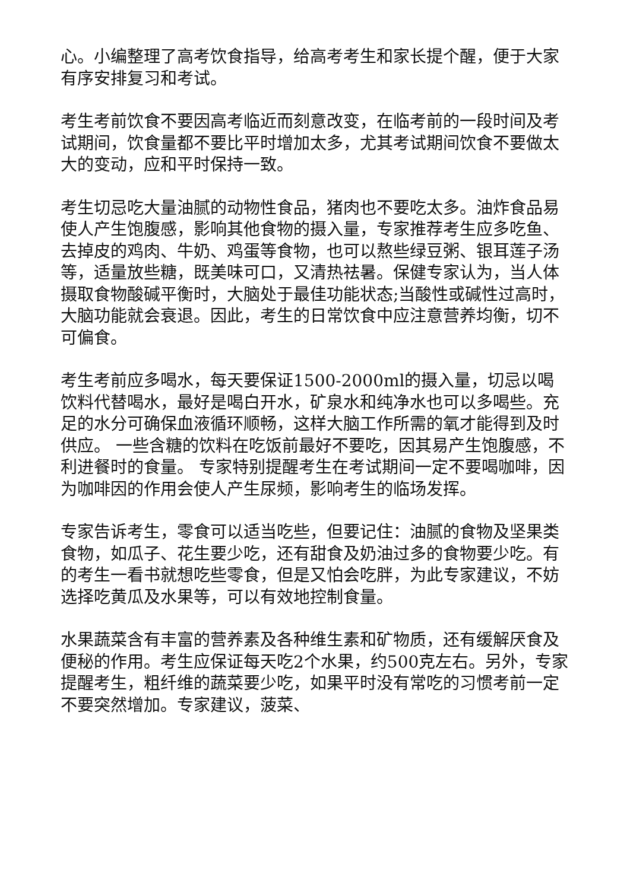心。小编整理了高考饮食指导，给高考考生和家长提个醒，便于大家有序安排复习和考试。
考生考前饮食不要因高考临近而刻意改变，在临考前的一段时间及考试期间，饮食量都不要比平时增加太多，尤其考试期间饮食不要做太大的变动，应和平时保持一致。
考生切忌吃大量油腻的动物性食品，猪肉也不要吃太多。油炸食品易使人产生饱腹感，影响其他食物的摄入量，专家推荐考生应多吃鱼、去掉皮的鸡肉、牛奶、鸡蛋等食物，也可以熬些绿豆粥、银耳莲子汤等，适量放些糖，既美味可口，又清热祛暑。保健专家认为，当人体摄取食物酸碱平衡时，大脑处于最佳功能状态;当酸性或碱性过高时，大脑功能就会衰退。因此，考生的日常饮食中应注意营养均衡，切不可偏食。
考生考前应多喝水，每天要保证1500-2000ml的摄入量，切忌以喝饮料代替喝水，最好是喝白开水，矿泉水和纯净水也可以多喝些。充足的水分可确保血液循环顺畅，这样大脑工作所需的氧才能得到及时供应。 一些含糖的饮料在吃饭前最好不要吃，因其易产生饱腹感，不利进餐时的食量。 专家特别提醒考生在考试期间一定不要喝咖啡，因为咖啡因的作用会使人产生尿频，影响考生的临场发挥。
专家告诉考生，零食可以适当吃些，但要记住：油腻的食物及坚果类食物，如瓜子、花生要少吃，还有甜食及奶油过多的食物要少吃。有的考生一看书就想吃些零食，但是又怕会吃胖，为此专家建议，不妨选择吃黄瓜及水果等，可以有效地控制食量。
水果蔬菜含有丰富的营养素及各种维生素和矿物质，还有缓解厌食及便秘的作用。考生应保证每天吃2个水果，约500克左右。另外，专家提醒考生，粗纤维的蔬菜要少吃，如果平时没有常吃的习惯考前一定不要突然增加。专家建议，菠菜、